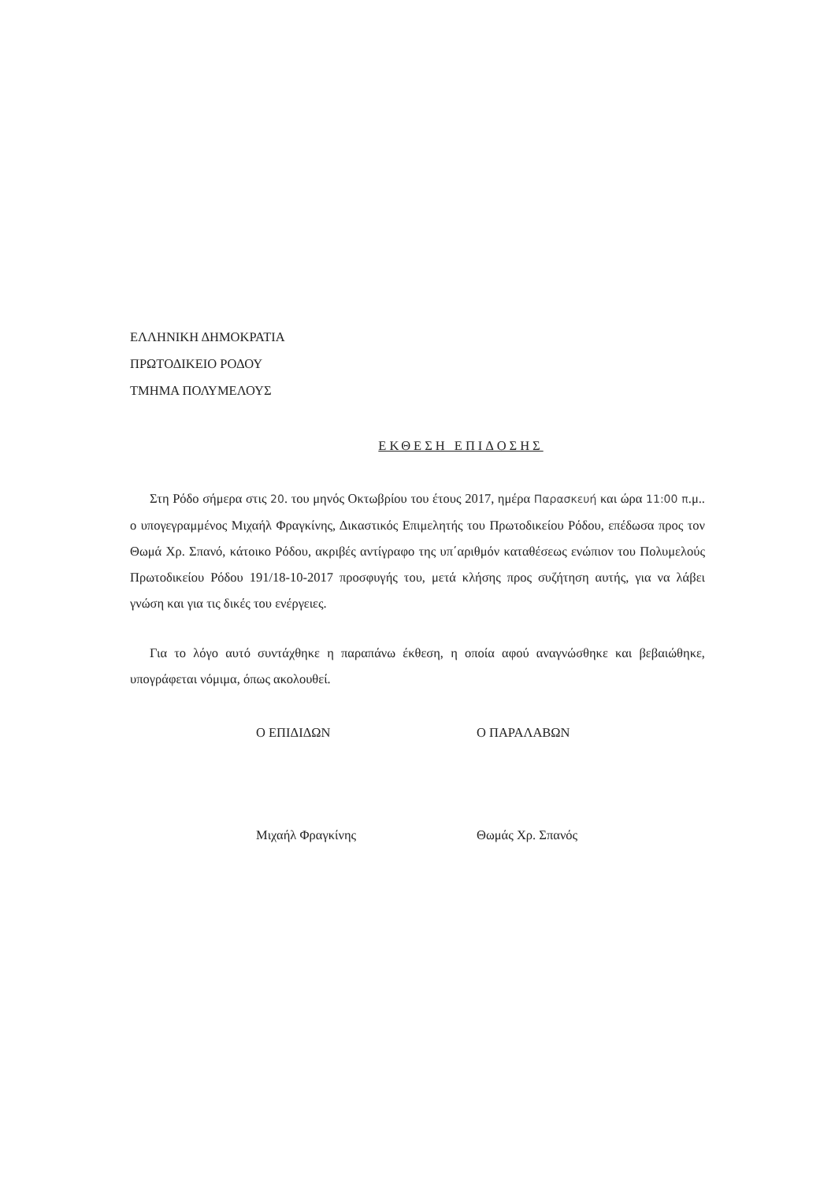ΕΛΛΗΝΙΚΗ ΔΗΜΟΚΡΑΤΙΑ
ΠΡΩΤΟΔΙΚΕΙΟ ΡΟΔΟΥ
ΤΜΗΜΑ ΠΟΛΥΜΕΛΟΥΣ
ΕΚΘΕΣΗ ΕΠΙΔΟΣΗΣ
Στη Ρόδο σήμερα στις 20. του μηνός Οκτωβρίου του έτους 2017, ημέρα Παρασκευή και ώρα 11:00 π.μ.. ο υπογεγραμμένος Μιχαήλ Φραγκίνης, Δικαστικός Επιμελητής του Πρωτοδικείου Ρόδου, επέδωσα προς τον Θωμά Χρ. Σπανό, κάτοικο Ρόδου, ακριβές αντίγραφο της υπ΄αριθμόν καταθέσεως ενώπιον του Πολυμελούς Πρωτοδικείου Ρόδου 191/18-10-2017 προσφυγής του, μετά κλήσης προς συζήτηση αυτής, για να λάβει γνώση και για τις δικές του ενέργειες.
Για το λόγο αυτό συντάχθηκε η παραπάνω έκθεση, η οποία αφού αναγνώσθηκε και βεβαιώθηκε, υπογράφεται νόμιμα, όπως ακολουθεί.
Ο ΕΠΙΔΙΔΩΝ
Μιχαήλ Φραγκίνης
Ο ΠΑΡΑΛΑΒΩΝ
Θωμάς Χρ. Σπανός